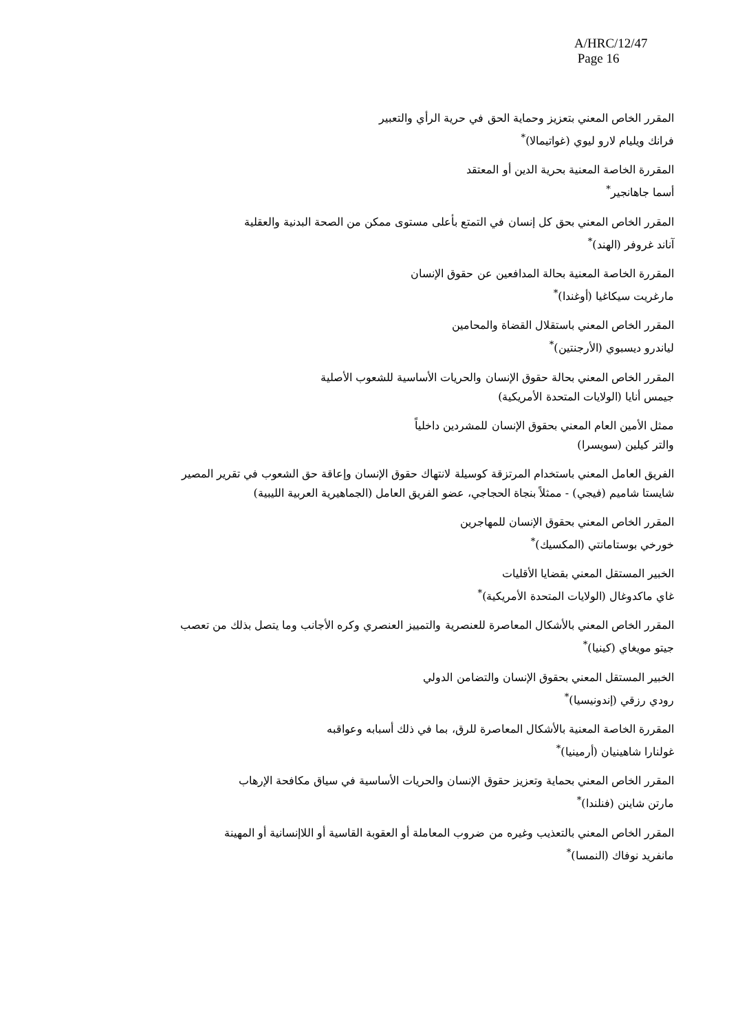A/HRC/12/47
Page 16
المقرر الخاص المعني بتعزيز وحماية الحق في حرية الرأي والتعبير
فرانك ويليام لارو ليوي (غواتيمالا)<sup>*</sup>
المقررة الخاصة المعنية بحرية الدين أو المعتقد
أسما جاهانجير<sup>*</sup>
المقرر الخاص المعني بحق كل إنسان في التمتع بأعلى مستوى ممكن من الصحة البدنية والعقلية
آناند غروفر (الهند)<sup>*</sup>
المقررة الخاصة المعنية بحالة المدافعين عن حقوق الإنسان
مارغريت سيكاغيا (أوغندا)<sup>*</sup>
المقرر الخاص المعني باستقلال القضاة والمحامين
لياندرو ديسبوي (الأرجنتين)<sup>*</sup>
المقرر الخاص المعني بحالة حقوق الإنسان والحريات الأساسية للشعوب الأصلية
جيمس أنايا (الولايات المتحدة الأمريكية)
ممثل الأمين العام المعني بحقوق الإنسان للمشردين داخلياً
والتر كيلين (سويسرا)
الفريق العامل المعني باستخدام المرتزقة كوسيلة لانتهاك حقوق الإنسان وإعاقة حق الشعوب في تقرير المصير
شايستا شاميم (فيجي) - ممثلاً بنجاة الحجاجي، عضو الفريق العامل (الجماهيرية العربية الليبية)
المقرر الخاص المعني بحقوق الإنسان للمهاجرين
خورخي بوستامانتي (المكسيك)<sup>*</sup>
الخبير المستقل المعني بقضايا الأقليات
غاي ماكدوغال (الولايات المتحدة الأمريكية)<sup>*</sup>
المقرر الخاص المعني بالأشكال المعاصرة للعنصرية والتمييز العنصري وكره الأجانب وما يتصل بذلك من تعصب
جيتو مويغاي (كينيا)<sup>*</sup>
الخبير المستقل المعني بحقوق الإنسان والتضامن الدولي
رودي رزقي (إندونيسيا)<sup>*</sup>
المقررة الخاصة المعنية بالأشكال المعاصرة للرق، بما في ذلك أسبابه وعواقبه
غولنارا شاهينيان (أرمينيا)<sup>*</sup>
المقرر الخاص المعني بحماية وتعزيز حقوق الإنسان والحريات الأساسية في سياق مكافحة الإرهاب
مارتن شاينن (فنلندا)<sup>*</sup>
المقرر الخاص المعني بالتعذيب وغيره من ضروب المعاملة أو العقوبة القاسية أو اللاإنسانية أو المهينة
مانفريد نوفاك (النمسا)<sup>*</sup>